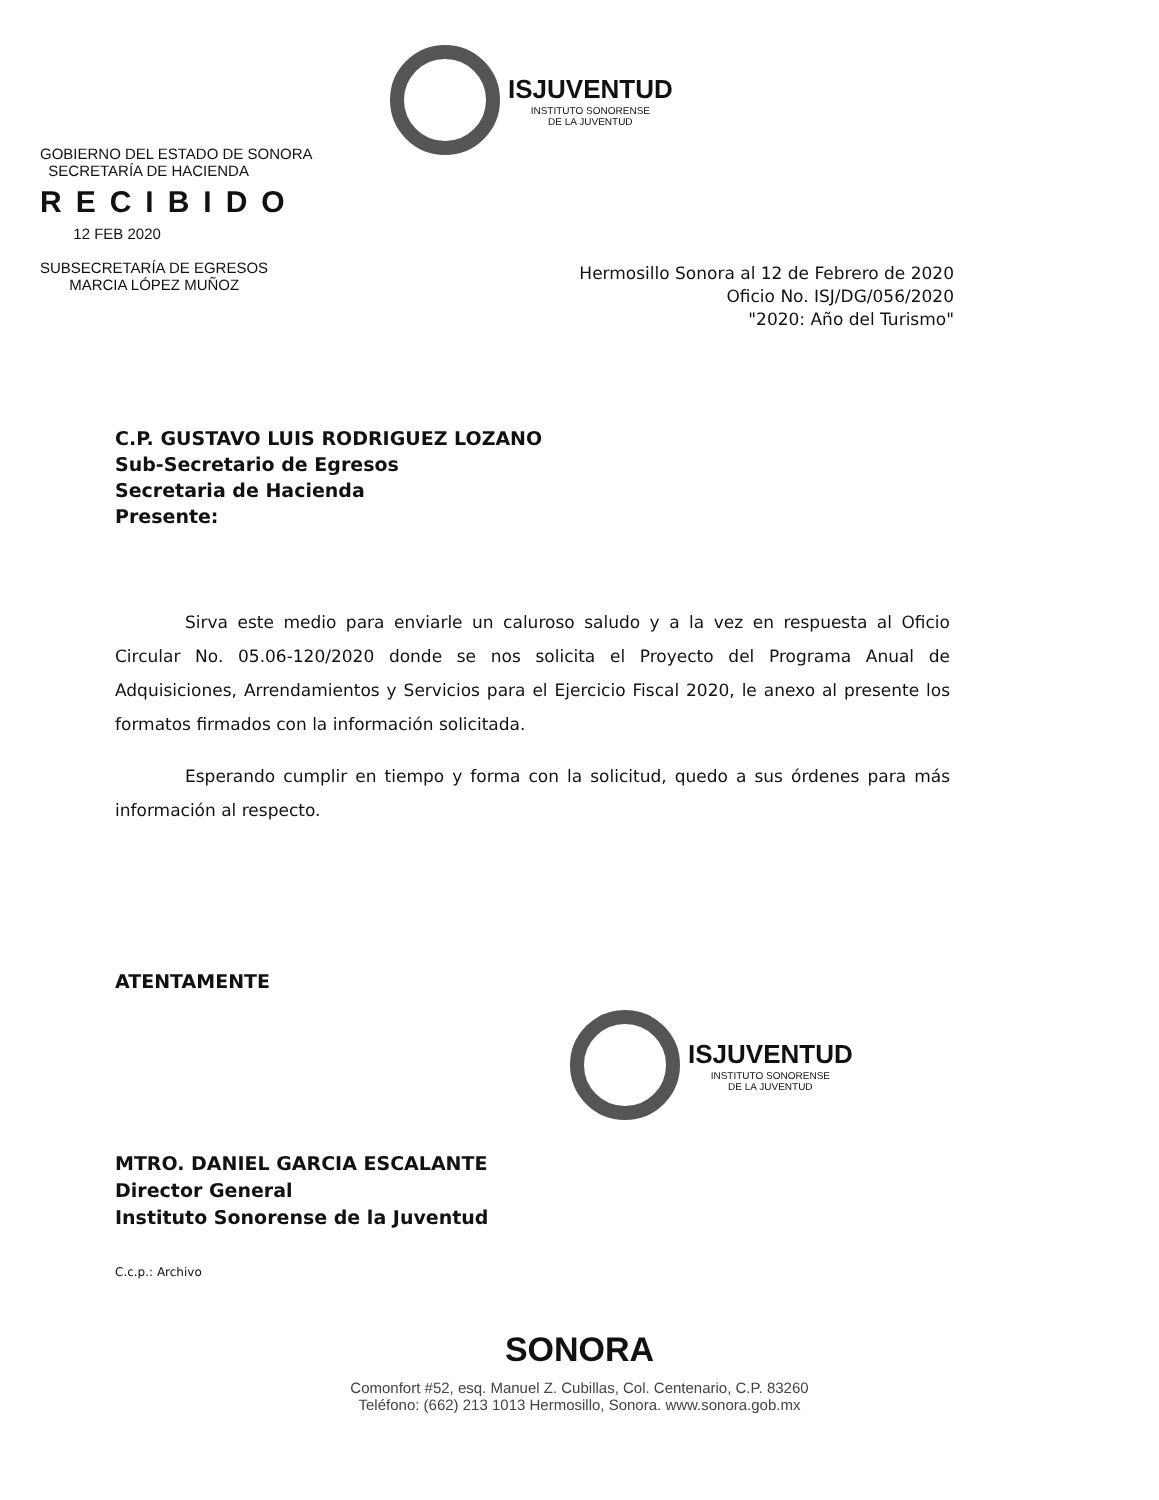ISJUVENTUD
INSTITUTO SONORENSE
DE LA JUVENTUD
GOBIERNO DEL ESTADO DE SONORA
SECRETARÍA DE HACIENDA
RECIBIDO
12 FEB 2020
SUBSECRETARÍA DE EGRESOS
MARCIA LÓPEZ MUÑOZ
Hermosillo Sonora al 12 de Febrero de 2020
Oficio No. ISJ/DG/056/2020
"2020: Año del Turismo"
C.P. GUSTAVO LUIS RODRIGUEZ LOZANO
Sub-Secretario de Egresos
Secretaria de Hacienda
Presente:
Sirva este medio para enviarle un caluroso saludo y a la vez en respuesta al Oficio Circular No. 05.06-120/2020 donde se nos solicita el Proyecto del Programa Anual de Adquisiciones, Arrendamientos y Servicios para el Ejercicio Fiscal 2020, le anexo al presente los formatos firmados con la información solicitada.
Esperando cumplir en tiempo y forma con la solicitud, quedo a sus órdenes para más información al respecto.
ATENTAMENTE
ISJUVENTUD
INSTITUTO SONORENSE
DE LA JUVENTUD
MTRO. DANIEL GARCIA ESCALANTE
Director General
Instituto Sonorense de la Juventud
C.c.p.: Archivo
SONORA
Comonfort #52, esq. Manuel Z. Cubillas, Col. Centenario, C.P. 83260
Teléfono: (662) 213 1013 Hermosillo, Sonora. www.sonora.gob.mx